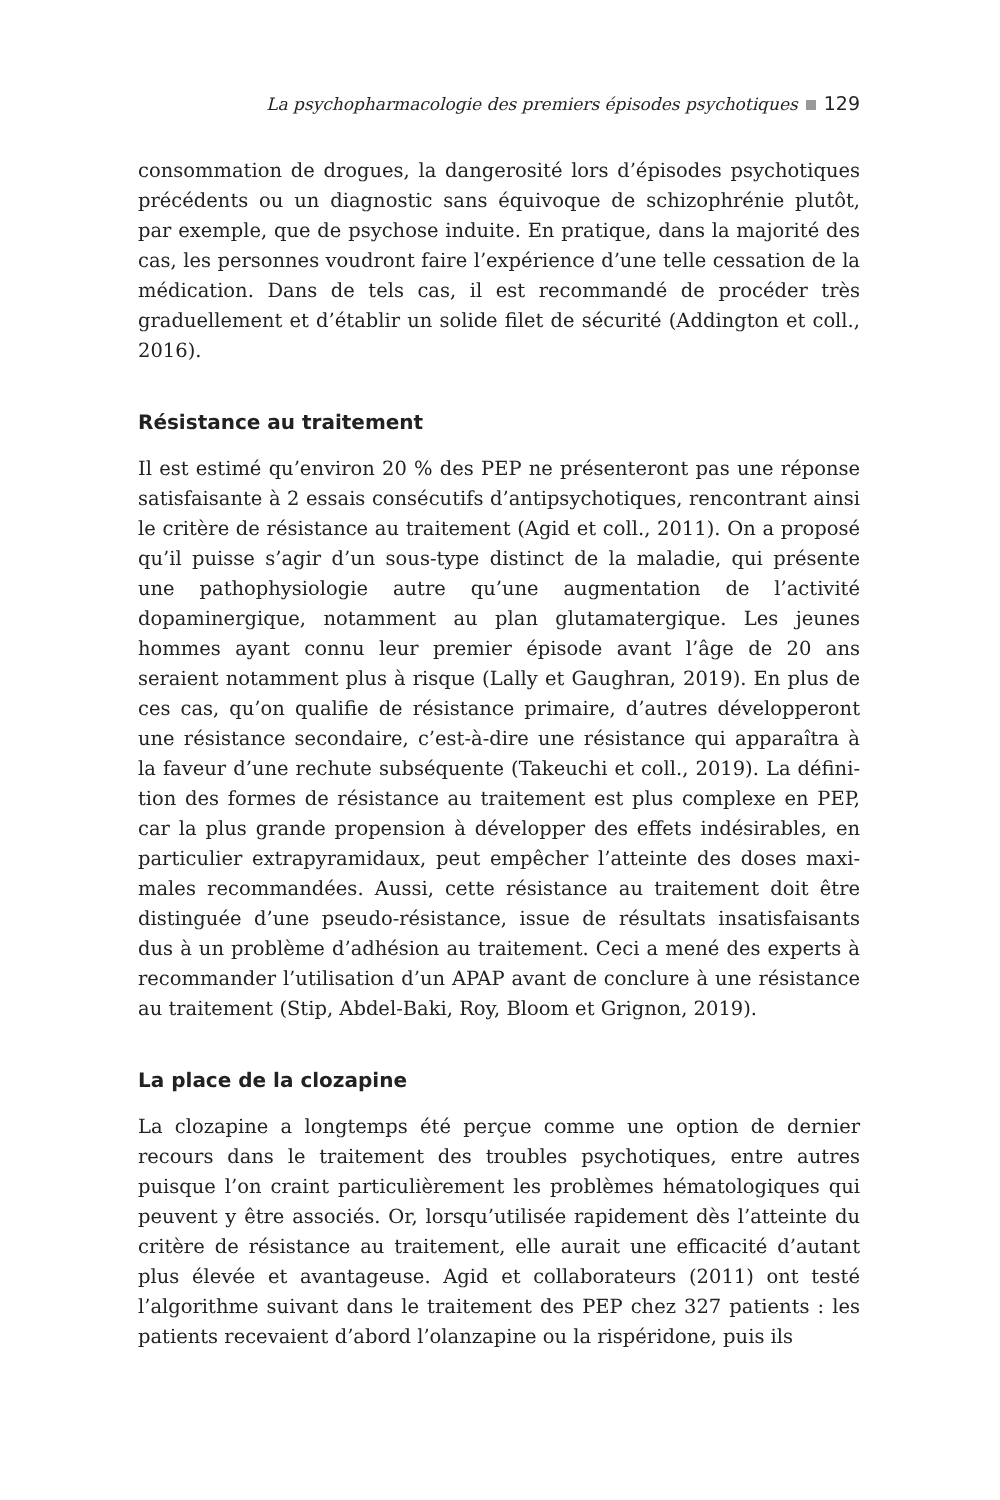La psychopharmacologie des premiers épisodes psychotiques 129
consommation de drogues, la dangerosité lors d’épisodes psychotiques précédents ou un diagnostic sans équivoque de schizophrénie plutôt, par exemple, que de psychose induite. En pratique, dans la majorité des cas, les personnes voudront faire l’expérience d’une telle cessation de la médication. Dans de tels cas, il est recommandé de procéder très graduellement et d’établir un solide filet de sécurité (Addington et coll., 2016).
Résistance au traitement
Il est estimé qu’environ 20 % des PEP ne présenteront pas une réponse satisfaisante à 2 essais consécutifs d’antipsychotiques, rencontrant ainsi le critère de résistance au traitement (Agid et coll., 2011). On a proposé qu’il puisse s’agir d’un sous-type distinct de la maladie, qui présente une pathophysiologie autre qu’une augmentation de l’activité dopaminergique, notamment au plan glutamatergique. Les jeunes hommes ayant connu leur premier épisode avant l’âge de 20 ans seraient notamment plus à risque (Lally et Gaughran, 2019). En plus de ces cas, qu’on qualifie de résistance primaire, d’autres développeront une résistance secondaire, c’est-à-dire une résistance qui apparaîtra à la faveur d’une rechute subséquente (Takeuchi et coll., 2019). La défini­tion des formes de résistance au traitement est plus complexe en PEP, car la plus grande propension à développer des effets indésirables, en particulier extrapyramidaux, peut empêcher l’atteinte des doses maxi­males recommandées. Aussi, cette résistance au traitement doit être distinguée d’une pseudo-résistance, issue de résultats insatisfaisants dus à un problème d’adhésion au traitement. Ceci a mené des experts à recommander l’utilisation d’un APAP avant de conclure à une résis­tance au traitement (Stip, Abdel-Baki, Roy, Bloom et Grignon, 2019).
La place de la clozapine
La clozapine a longtemps été perçue comme une option de dernier recours dans le traitement des troubles psychotiques, entre autres puisque l’on craint particulièrement les problèmes hématologiques qui peuvent y être associés. Or, lorsqu’utilisée rapidement dès l’atteinte du critère de résistance au traitement, elle aurait une efficacité d’autant plus élevée et avantageuse. Agid et collaborateurs (2011) ont testé l’algorithme suivant dans le traitement des PEP chez 327 patients : les patients recevaient d’abord l’olanzapine ou la rispéridone, puis ils